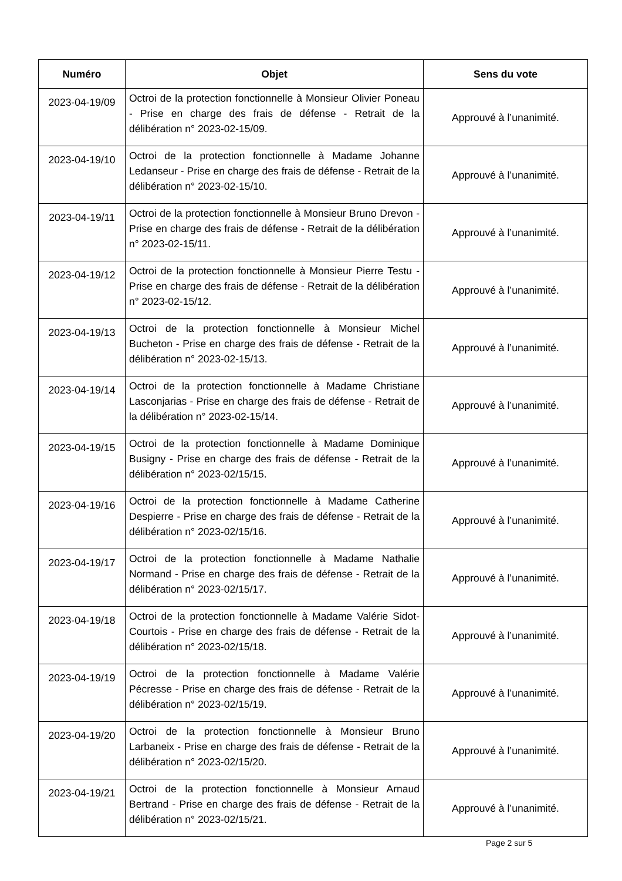| Numéro | Objet | Sens du vote |
| --- | --- | --- |
| 2023-04-19/09 | Octroi de la protection fonctionnelle à Monsieur Olivier Poneau - Prise en charge des frais de défense - Retrait de la délibération n° 2023-02-15/09. | Approuvé à l’unanimité. |
| 2023-04-19/10 | Octroi de la protection fonctionnelle à Madame Johanne Ledanseur - Prise en charge des frais de défense - Retrait de la délibération n° 2023-02-15/10. | Approuvé à l’unanimité. |
| 2023-04-19/11 | Octroi de la protection fonctionnelle à Monsieur Bruno Drevon - Prise en charge des frais de défense - Retrait de la délibération n° 2023-02-15/11. | Approuvé à l’unanimité. |
| 2023-04-19/12 | Octroi de la protection fonctionnelle à Monsieur Pierre Testu - Prise en charge des frais de défense - Retrait de la délibération n° 2023-02-15/12. | Approuvé à l’unanimité. |
| 2023-04-19/13 | Octroi de la protection fonctionnelle à Monsieur Michel Bucheton - Prise en charge des frais de défense - Retrait de la délibération n° 2023-02-15/13. | Approuvé à l’unanimité. |
| 2023-04-19/14 | Octroi de la protection fonctionnelle à Madame Christiane Lasconjarias - Prise en charge des frais de défense - Retrait de la délibération n° 2023-02-15/14. | Approuvé à l’unanimité. |
| 2023-04-19/15 | Octroi de la protection fonctionnelle à Madame Dominique Busigny - Prise en charge des frais de défense - Retrait de la délibération n° 2023-02/15/15. | Approuvé à l’unanimité. |
| 2023-04-19/16 | Octroi de la protection fonctionnelle à Madame Catherine Despierre - Prise en charge des frais de défense - Retrait de la délibération n° 2023-02/15/16. | Approuvé à l’unanimité. |
| 2023-04-19/17 | Octroi de la protection fonctionnelle à Madame Nathalie Normand - Prise en charge des frais de défense - Retrait de la délibération n° 2023-02/15/17. | Approuvé à l’unanimité. |
| 2023-04-19/18 | Octroi de la protection fonctionnelle à Madame Valérie Sidot-Courtois - Prise en charge des frais de défense - Retrait de la délibération n° 2023-02/15/18. | Approuvé à l’unanimité. |
| 2023-04-19/19 | Octroi de la protection fonctionnelle à Madame Valérie Pécresse - Prise en charge des frais de défense - Retrait de la délibération n° 2023-02/15/19. | Approuvé à l’unanimité. |
| 2023-04-19/20 | Octroi de la protection fonctionnelle à Monsieur Bruno Larbaneix - Prise en charge des frais de défense - Retrait de la délibération n° 2023-02/15/20. | Approuvé à l’unanimité. |
| 2023-04-19/21 | Octroi de la protection fonctionnelle à Monsieur Arnaud Bertrand - Prise en charge des frais de défense - Retrait de la délibération n° 2023-02/15/21. | Approuvé à l’unanimité. |
Page 2 sur 5